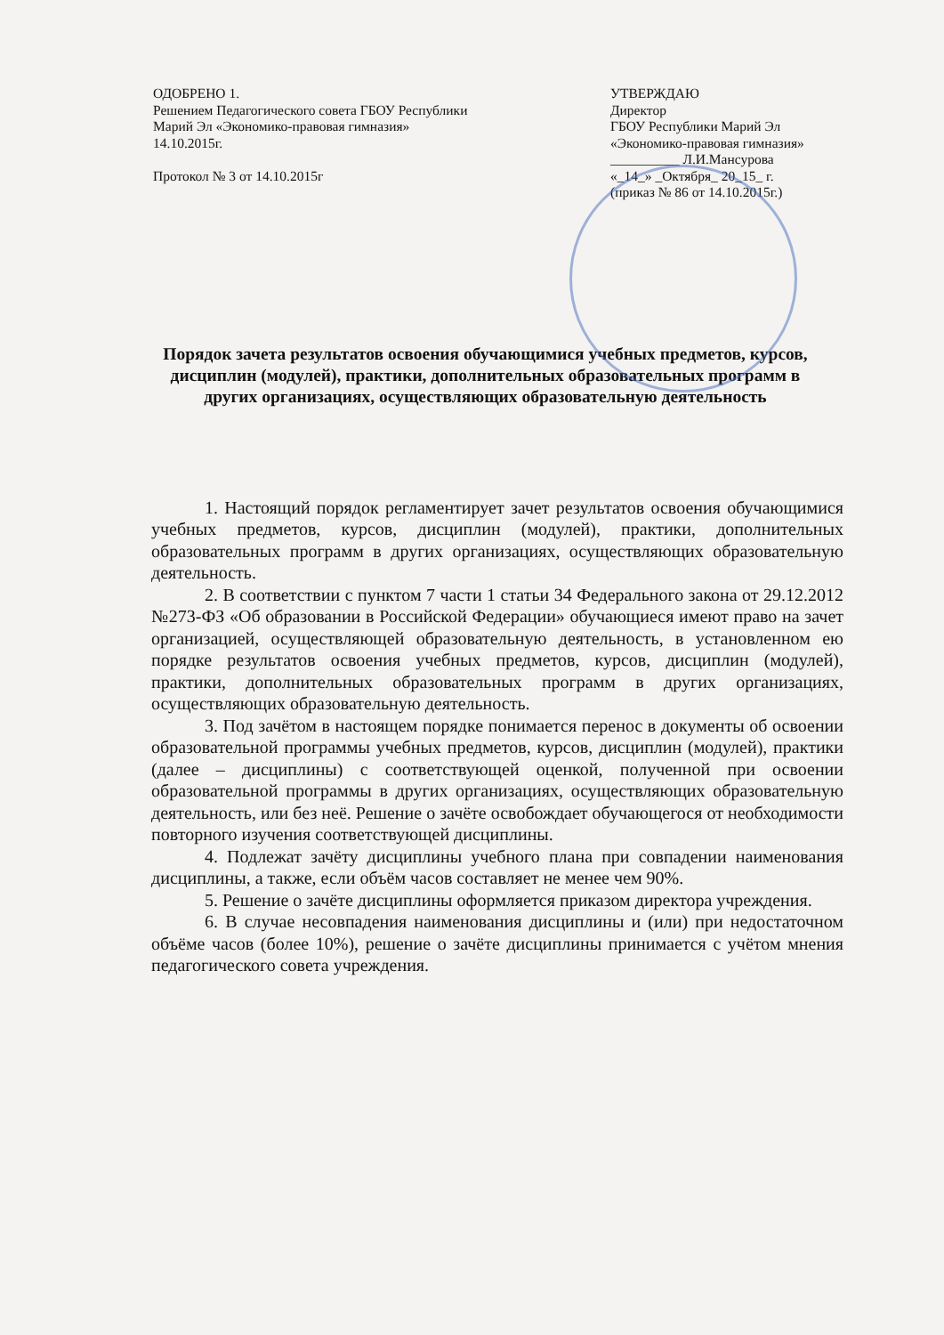ОДОБРЕНО 1.
Решением Педагогического совета ГБОУ Республики Марий Эл «Экономико-правовая гимназия» 14.10.2015г.
Протокол № 3 от 14.10.2015г
УТВЕРЖДАЮ
Директор
ГБОУ Республики Марий Эл «Экономико-правовая гимназия»
__________ Л.И.Мансурова
«_14_» _Октября_ 20_15_ г.
(приказ № 86 от 14.10.2015г.)
Порядок зачета результатов освоения обучающимися учебных предметов, курсов, дисциплин (модулей), практики, дополнительных образовательных программ в других организациях, осуществляющих образовательную деятельность
1. Настоящий порядок регламентирует зачет результатов освоения обучающимися учебных предметов, курсов, дисциплин (модулей), практики, дополнительных образовательных программ в других организациях, осуществляющих образовательную деятельность.
2. В соответствии с пунктом 7 части 1 статьи 34 Федерального закона от 29.12.2012 №273-ФЗ «Об образовании в Российской Федерации» обучающиеся имеют право на зачет организацией, осуществляющей образовательную деятельность, в установленном ею порядке результатов освоения учебных предметов, курсов, дисциплин (модулей), практики, дополнительных образовательных программ в других организациях, осуществляющих образовательную деятельность.
3. Под зачётом в настоящем порядке понимается перенос в документы об освоении образовательной программы учебных предметов, курсов, дисциплин (модулей), практики (далее – дисциплины) с соответствующей оценкой, полученной при освоении образовательной программы в других организациях, осуществляющих образовательную деятельность, или без неё. Решение о зачёте освобождает обучающегося от необходимости повторного изучения соответствующей дисциплины.
4. Подлежат зачёту дисциплины учебного плана при совпадении наименования дисциплины, а также, если объём часов составляет не менее чем 90%.
5. Решение о зачёте дисциплины оформляется приказом директора учреждения.
6. В случае несовпадения наименования дисциплины и (или) при недостаточном объёме часов (более 10%), решение о зачёте дисциплины принимается с учётом мнения педагогического совета учреждения.